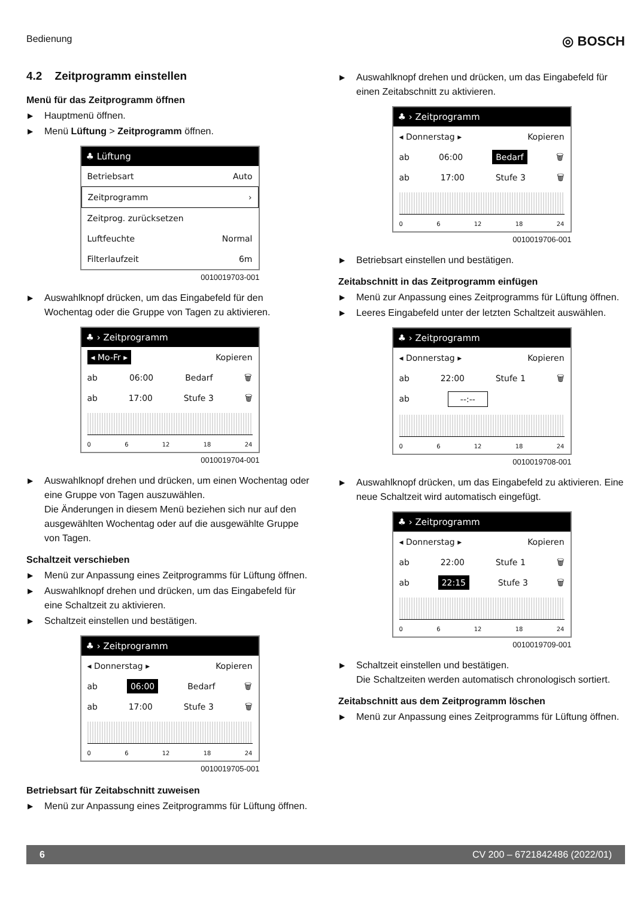Bedienung ◎ BOSCH
4.2 Zeitprogramm einstellen
Menü für das Zeitprogramm öffnen
▶ Hauptmenü öffnen.
▶ Menü Lüftung > Zeitprogramm öffnen.
♣ Lüftung
Betriebsart Auto
Zeitprogramm ›
Zeitprog. zurücksetzen
Luftfeuchte Normal
Filterlaufzeit 6m
0010019703-001
▶ Auswahlknopf drücken, um das Eingabefeld für den Wochentag oder die Gruppe von Tagen zu aktivieren.
♣ › Zeitprogramm
◂ Mo-Fr ▸ Kopieren
ab 06:00 Bedarf 🗑
ab 17:00 Stufe 3 🗑
0 6 12 18 24
0010019704-001
▶ Auswahlknopf drehen und drücken, um einen Wochentag oder eine Gruppe von Tagen auszuwählen.
Die Änderungen in diesem Menü beziehen sich nur auf den ausgewählten Wochentag oder auf die ausgewählte Gruppe von Tagen.
Schaltzeit verschieben
▶ Menü zur Anpassung eines Zeitprogramms für Lüftung öffnen.
▶ Auswahlknopf drehen und drücken, um das Eingabefeld für eine Schaltzeit zu aktivieren.
▶ Schaltzeit einstellen und bestätigen.
♣ › Zeitprogramm
◂ Donnerstag ▸ Kopieren
ab 06:00 Bedarf 🗑
ab 17:00 Stufe 3 🗑
0 6 12 18 24
0010019705-001
Betriebsart für Zeitabschnitt zuweisen
▶ Menü zur Anpassung eines Zeitprogramms für Lüftung öffnen.
▶ Auswahlknopf drehen und drücken, um das Eingabefeld für einen Zeitabschnitt zu aktivieren.
♣ › Zeitprogramm
◂ Donnerstag ▸ Kopieren
ab 06:00 Bedarf 🗑
ab 17:00 Stufe 3 🗑
0 6 12 18 24
0010019706-001
▶ Betriebsart einstellen und bestätigen.
Zeitabschnitt in das Zeitprogramm einfügen
▶ Menü zur Anpassung eines Zeitprogramms für Lüftung öffnen.
▶ Leeres Eingabefeld unter der letzten Schaltzeit auswählen.
♣ › Zeitprogramm
◂ Donnerstag ▸ Kopieren
ab 22:00 Stufe 1 🗑
ab --:--
0 6 12 18 24
0010019708-001
▶ Auswahlknopf drücken, um das Eingabefeld zu aktivieren. Eine neue Schaltzeit wird automatisch eingefügt.
♣ › Zeitprogramm
◂ Donnerstag ▸ Kopieren
ab 22:00 Stufe 1 🗑
ab 22:15 Stufe 3 🗑
0 6 12 18 24
0010019709-001
▶ Schaltzeit einstellen und bestätigen.
Die Schaltzeiten werden automatisch chronologisch sortiert.
Zeitabschnitt aus dem Zeitprogramm löschen
▶ Menü zur Anpassung eines Zeitprogramms für Lüftung öffnen.
6 CV 200 – 6721842486 (2022/01)